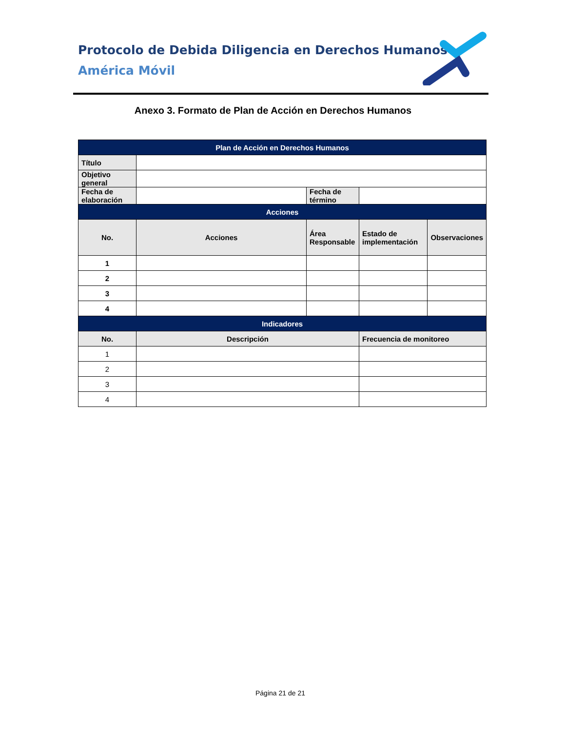Protocolo de Debida Diligencia en Derechos Humanos
América Móvil
Anexo 3. Formato de Plan de Acción en Derechos Humanos
| Plan de Acción en Derechos Humanos | | | | |
| Título | | | | |
| Objetivo general | | | | |
| Fecha de elaboración | | Fecha de término | | |
| Acciones | | | | |
| No. | Acciones | Área Responsable | Estado de implementación | Observaciones |
| 1 | | | | |
| 2 | | | | |
| 3 | | | | |
| 4 | | | | |
| Indicadores | | | | |
| No. | Descripción | | Frecuencia de monitoreo | |
| 1 | | | | |
| 2 | | | | |
| 3 | | | | |
| 4 | | | | |
Página 21 de 21